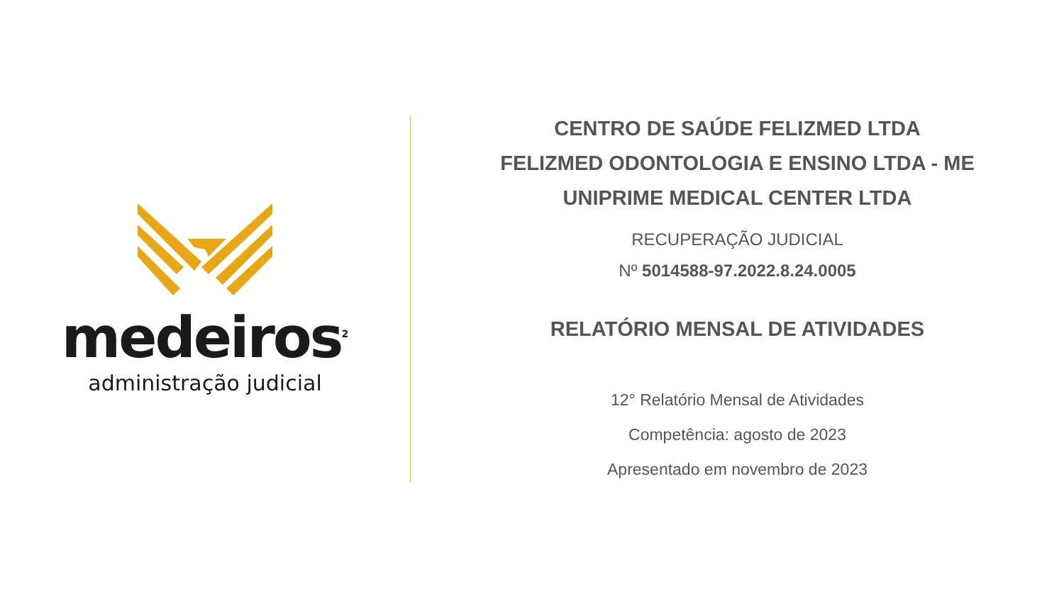medeiros<sup>2</sup>
administração judicial
CENTRO DE SAÚDE FELIZMED LTDA
FELIZMED ODONTOLOGIA E ENSINO LTDA - ME
UNIPRIME MEDICAL CENTER LTDA
RECUPERAÇÃO JUDICIAL
Nº 5014588-97.2022.8.24.0005
RELATÓRIO MENSAL DE ATIVIDADES
12° Relatório Mensal de Atividades
Competência: agosto de 2023
Apresentado em novembro de 2023